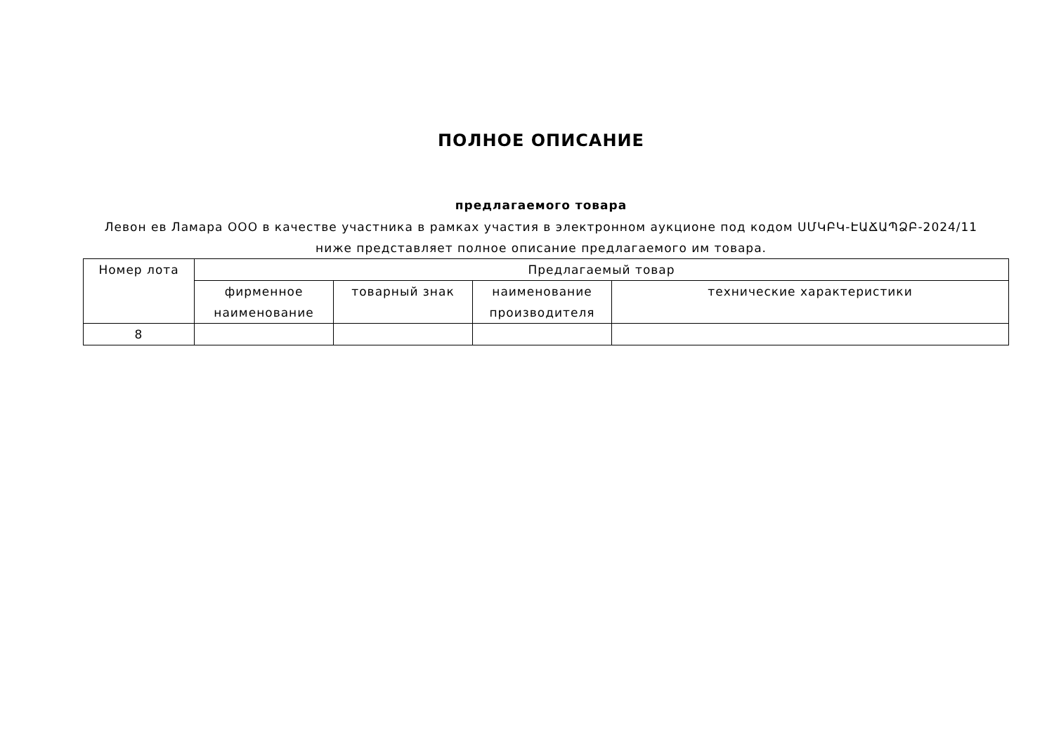ПОЛНОЕ ОПИСАНИЕ
предлагаемого товара
Левон ев Ламара ООО в качестве участника в рамках участия в электронном аукционе под кодом ՍՄԿԲԿ-ԷԱՃԱՊՁԲ-2024/11
ниже представляет полное описание предлагаемого им товара.
| Номер лота | Предлагаемый товар | | | |
| --- | --- | --- | --- | --- |
| | фирменное наименование | товарный знак | наименование производителя | технические характеристики |
| 8 | | | | |